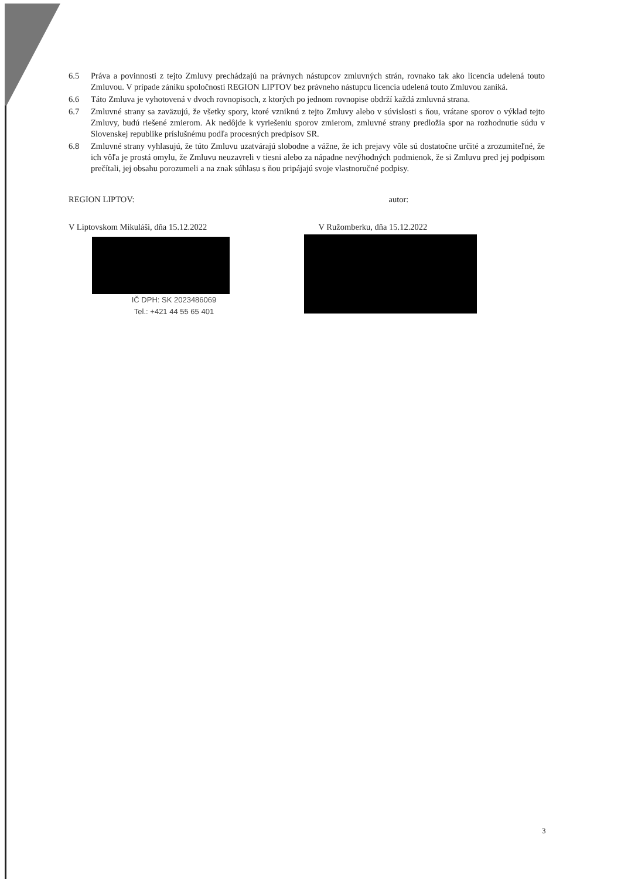6.5 Práva a povinnosti z tejto Zmluvy prechádzajú na právnych nástupcov zmluvných strán, rovnako tak ako licencia udelená touto Zmluvou. V prípade zániku spoločnosti REGION LIPTOV bez právneho nástupcu licencia udelená touto Zmluvou zaniká.
6.6 Táto Zmluva je vyhotovená v dvoch rovnopisoch, z ktorých po jednom rovnopise obdrží každá zmluvná strana.
6.7 Zmluvné strany sa zaväzujú, že všetky spory, ktoré vzniknú z tejto Zmluvy alebo v súvislosti s ňou, vrátane sporov o výklad tejto Zmluvy, budú riešené zmierom. Ak nedôjde k vyriešeniu sporov zmierom, zmluvné strany predložia spor na rozhodnutie súdu v Slovenskej republike príslušnému podľa procesných predpisov SR.
6.8 Zmluvné strany vyhlasujú, že túto Zmluvu uzatvárajú slobodne a vážne, že ich prejavy vôle sú dostatočne určité a zrozumiteľné, že ich vôľa je prostá omylu, že Zmluvu neuzavreli v tiesni alebo za nápadne nevýhodných podmienok, že si Zmluvu pred jej podpisom prečítali, jej obsahu porozumeli a na znak súhlasu s ňou pripájajú svoje vlastnoručné podpisy.
REGION LIPTOV:
V Liptovskom Mikuláši, dňa 15.12.2022
IČ DPH: SK 2023486069
Tel.: +421 44 55 65 401
autor:
V Ružomberku, dňa 15.12.2022
3